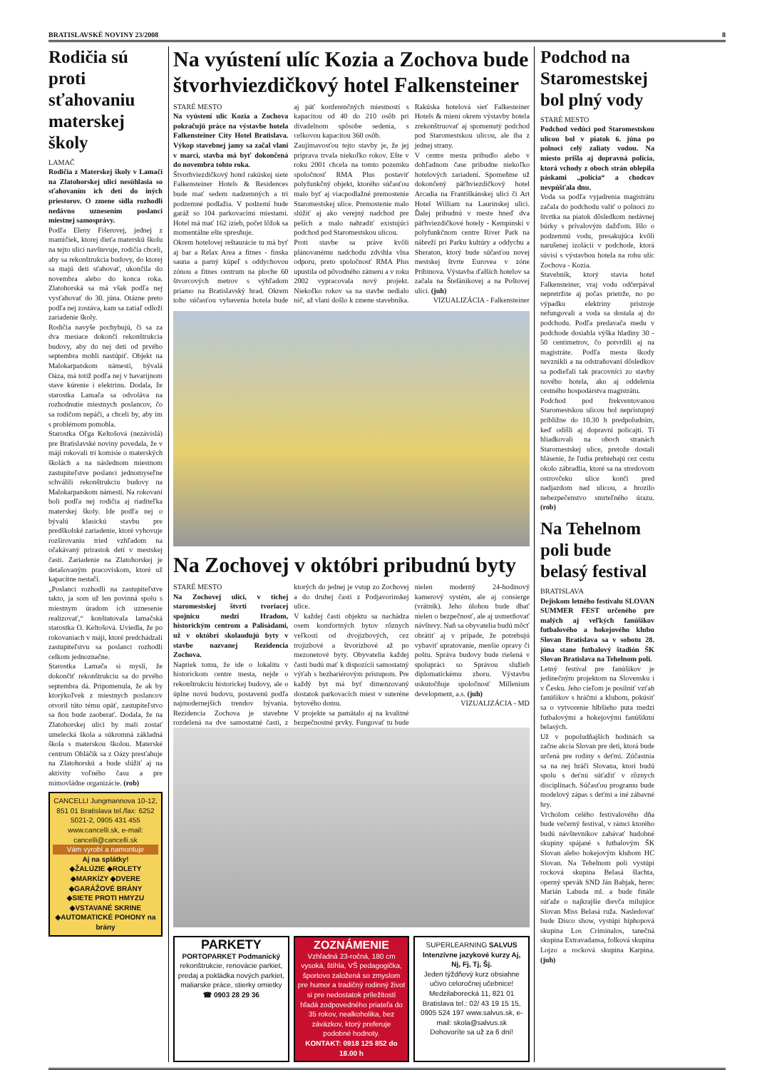BRATISLAVSKÉ NOVINY 23/2008 8
Rodičia sú proti sťahovaniu materskej školy
LAMAČ
Rodičia z Materskej školy v Lamači na Zlatohorskej ulici nesúhlasia so sťahovaním ich detí do iných priestorov. O zmene sídla rozhodli nedávno uznesením poslanci miestnej samosprávy.
Podľa Eleny Fišerovej, jednej z mamičiek, ktorej dieťa materskú školu na tejto ulici navštevuje, rodičia chceli, aby sa rekonštrukcia budovy, do ktorej sa majú deti sťahovať, ukončila do novembra alebo do konca roka. Zlatohorská sa má však podľa nej vysťahovať do 30. júna. Otázne preto podľa nej zostáva, kam sa zatiaľ odloží zariadenie školy.
Rodičia navyše pochybujú, či sa za dva mesiace dokončí rekonštrukcia budovy, aby do nej deti od prvého septembra mohli nastúpiť. Objekt na Malokarpatskom námestí, bývalá Oáza, má totiž podľa nej v havarijnom stave kúrenie i elektrinu. Dodala, že starostka Lamača sa odvoláva na rozhodnutie miestnych poslancov, čo sa rodičom nepáči, a chceli by, aby im s problémom pomohla.
Starostka Oľga Keltošová (nezávislá) pre Bratislavské noviny povedala, že v máji rokovali tri komisie o materských školách a na následnom miestnom zastupiteľstve poslanci jednomyseľne schválili rekonštrukciu budovy na Malokarpatskom námestí. Na rokovaní boli podľa nej rodičia aj riaditeľka materskej školy. Ide podľa nej o bývalú klasickú stavbu pre predškolské zariadenie, ktoré vyhovuje rozširovaniu tried vzhľadom na očakávaný prírastok detí v mestskej časti. Zariadenie na Zlatohorskej je detašovaným pracoviskom, ktoré už kapacitne nestačí.
„Poslanci rozhodli na zastupiteľstve takto, ja som už len povinná spolu s miestnym úradom ich uznesenie realizovať,“ konštatovala lamačská starostka O. Keltošová. Uviedla, že po rokovaniach v máji, ktoré predchádzali zastupiteľstvu sa poslanci rozhodli celkom jednoznačne.
Starostka Lamača si myslí, že dokončiť rekonštrukciu sa do prvého septembra dá. Pripomenula, že ak by ktorýkoľvek z miestnych poslancov otvoril túto tému opäť, zastupiteľstvo sa ňou bude zaoberať. Dodala, že na Zlatohorskej ulici by mali zostať umelecká škola a súkromná základná škola s materskou školou. Materské centrum Obláčik sa z Oázy presťahuje na Zlatohorskú a bude slúžiť aj na aktivity voľného času a pre mimovládne organizácie. (rob)
CANCELLI Jungmannova 10-12, 851 01 Bratislava tel./fax: 6252 5021-2, 0905 431 455 www.cancelli.sk, e-mail: cancelli@cancelli.sk
Vám vyrobí a namontuje
Aj na splátky!
◆ŽALÚZIE ◆ROLETY
◆MARKÍZY ◆DVERE
◆GARÁŽOVÉ BRÁNY
◆SIETE PROTI HMYZU
◆VSTAVANÉ SKRINE
◆AUTOMATICKÉ POHONY na brány
Na vyústení ulíc Kozia a Zochova bude štvorhviezdičkový hotel Falkensteiner
STARÉ MESTO
Na vyústení ulíc Kozia a Zochova pokračujú práce na výstavbe hotela Falkensteiner City Hotel Bratislava. Výkop stavebnej jamy sa začal vlani v marci, stavba má byť dokončená do novembra tohto roka.
Štvorhviezdičkový hotel rakúskej siete Falkensteiner Hotels & Residences bude mať sedem nadzemných a tri podzemné podlažia. V podzemí bude garáž so 104 parkovacími miestami. Hotel má mať 162 izieb, počet lôžok sa momentálne ešte spresňuje.
Okrem hotelovej reštaurácie tu má byť aj bar a Relax Area a fitnes - fínska sauna a parný kúpeľ s oddychovou zónou a fitnes centrum na ploche 60 štvorcových metrov s výhľadom priamo na Bratislavský hrad. Okrem toho súčasťou vybavenia hotela bude aj päť konferenčných miestností s kapacitou od 40 do 210 osôb pri divadelnom spôsobe sedenia, s celkovou kapacitou 360 osôb.
Zaujímavosťou tejto stavby je, že jej príprava trvala niekoľko rokov. Ešte v roku 2001 chcela na tomto pozemku spoločnosť RMA Plus postaviť polyfunkčný objekt, ktorého súčasťou malo byť aj viacpodlažné premostenie Staromestskej ulice. Premostenie malo slúžiť aj ako verejný nadchod pre peších a malo nahradiť existujúci podchod pod Staromestskou ulicou.
Proti stavbe sa práve kvôli plánovanému nadchodu zdvihla vlna odporu, preto spoločnosť RMA Plus upustila od pôvodného zámeru a v roku 2002 vypracovala nový projekt. Niekoľko rokov sa na stavbe nedialo nič, až vlani došlo k zmene stavebníka. Rakúska hotelová sieť Falkesteiner Hotels & mieni okrem výstavby hotela zrekonštruovať aj spomenutý podchod pod Staromestskou ulicou, ale iba z jednej strany.
V centre mesta pribudlo alebo v dohľadnom čase pribudne niekoľko hotelových zariadení. Spomeňme už dokončený päťhviezdičkový hotel Arcadia na Františkánskej ulici či Art Hotel William na Laurinskej ulici. Ďalej pribudnú v meste hneď dva päťhviezdičkové hotely - Kempinski v polyfunkčnom centre River Park na nábreží pri Parku kultúry a oddychu a Sheraton, ktorý bude súčasťou novej mestskej štvrte Eurovea v zóne Pribinova. Výstavba ďalších hotelov sa začala na Štefánikovej a na Poštovej ulici. (juh)
VIZUALIZÁCIA - Falkensteiner
Na Zochovej v októbri pribudnú byty
STARÉ MESTO
Na Zochovej ulici, v tichej staromestskej štvrti tvoriacej spojnicu medzi Hradom, historickým centrom a Palisádami, už v októbri skolaudujú byty v stavbe nazvanej Rezidencia Zochova.
Napriek tomu, že ide o lokalitu v historickom centre mesta, nejde o rekonštrukciu historickej budovy, ale o úplne novú budovu, postavenú podľa najmodernejších trendov bývania. Rezidencia Zochova je stavebne rozdelená na dve samostatné časti, z ktorých do jednej je vstup zo Zochovej a do druhej časti z Podjavorinskej ulice.
V každej časti objektu sa nachádza osem komfortných bytov rôznych veľkostí od dvojizbových, cez trojizbové a štvorizbové až po mezonetové byty. Obyvatelia každej časti budú mať k dispozícii samostatný výťah s bezbariérovým prístupom. Pre každý byt má byť dimenzovaný dostatok parkovacích miest v suteréne bytového domu.
V projekte sa pamätalo aj na kvalitné bezpečnostné prvky. Fungovať tu bude nielen moderný 24-hodinový kamerový systém, ale aj consierge (vrátnik). Jeho úlohou bude dbať nielen o bezpečnosť, ale aj usmerňovať návštevy. Naň sa obyvatelia budú môcť obrátiť aj v prípade, že potrebujú vybaviť upratovanie, menšie opravy či poštu. Správa budovy bude riešená v spolupráci so Správou služieb diplomatickému zboru. Výstavbu uskutočňuje spoločnosť Millenium development, a.s. (juh)
VIZUALIZÁCIA - MD
PARKETY
PORTOPARKET Podmanický
rekonštrukcie, renovácie parkiet, predaj a pokládka nových parkiet, maliarske práce, stierky omietky
☎ 0903 28 29 36
ZOZNÁMENIE
Vzhľadná 23-ročná, 180 cm vysoká, štíhla, VŠ pedagogička, športovo založená so zmyslom pre humor a tradičný rodinný život si pre nedostatok príležitostí hľadá zodpovedného priateľa do 35 rokov, nealkoholika, bez záväzkov, ktorý preferuje podobné hodnoty.
KONTAKT: 0918 125 852 do 18.00 h
SUPERLEARNING SALVUS
Intenzívne jazykové kurzy Aj, Nj, Fj, Tj, Šj.
Jeden týždňový kurz obsiahne učivo celoročnej učebnice!
Medzilaborecká 11, 821 01 Bratislava tel.: 02/ 43 19 15 15, 0905 524 197 www.salvus.sk, e-mail: skola@salvus.sk
Dohovoríte sa už za 6 dní!
Podchod na Staromestskej bol plný vody
STARÉ MESTO
Podchod vedúci pod Staromestskou ulicou bol v piatok 6. júna po polnoci celý zaliaty vodou. Na miesto prišla aj dopravná polícia, ktorá vchody z oboch strán oblepila páskami „polícia“ a chodcov nevpúšťala dnu.
Voda sa podľa vyjadrenia magistrátu začala do podchodu valiť o polnoci zo štvrtka na piatok dôsledkom nedávnej búrky s prívalovým dažďom. Išlo o podzemnú vodu, presakujúca kvôli narušenej izolácii v podchode, ktorá súvisí s výstavbou hotela na rohu ulíc Zochova - Kozia.
Stavebník, ktorý stavia hotel Falkensteiner, vraj vodu odčerpával nepretržite aj počas prietrže, no po výpadku elektriny prístroje nefungovali a voda sa dostala aj do podchodu. Podľa predavača medu v podchode dosiahla výška hladiny 30 - 50 centimetrov, čo potvrdili aj na magistráte. Podľa mesta škody nevznikli a na odstraňovaní dôsledkov sa podieľali tak pracovníci zo stavby nového hotela, ako aj oddelenia cestného hospodárstva magistrátu.
Podchod pod frekventovanou Staromestskou ulicou bol neprístupný približne do 10.30 h predpoludním, keď odišli aj dopravní policajti. Tí hliadkovali na oboch stranách Staromestskej ulice, pretože dostali hlásenie, že ľudia prebiehajú cez cestu okolo zábradlia, ktoré sa na stredovom ostrovčeku ulice končí pred nadjazdom nad ulicou, a hrozilo nebezpečenstvo smrteľného úrazu. (rob)
Na Tehelnom poli bude belasý festival
BRATISLAVA
Dejiskom letného festivalu SLOVAN SUMMER FEST určeného pre malých aj veľkých fanúšikov futbalového a hokejového klubu Slovan Bratislava sa v sobotu 28. júna stane futbalový štadión ŠK Slovan Bratislava na Tehelnom poli.
Letný festival pre fanúšikov je jedinečným projektom na Slovensku i v Česku. Jeho cieľom je posilniť vzťah fanúšikov s hráčmi a klubom, pokúsiť sa o vytvorenie hlbšieho puta medzi futbalovými a hokejovými fanúšikmi belasých.
Už v popoludňajších hodinách sa začne akcia Slovan pre deti, ktorá bude určená pre rodiny s deťmi. Zúčastnia sa na nej hráči Slovana, ktorí budú spolu s deťmi súťažiť v rôznych disciplínach. Súčasťou programu bude modelový zápas s deťmi a iné zábavné hry.
Vrcholom celého festivalového dňa bude večerný festival, v rámci ktorého budú návštevníkov zabávať hudobné skupiny spájané s futbalovým ŠK Slovan alebo hokejovým klubom HC Slovan. Na Tehelnom poli vystúpi rocková skupina Belasá šlachta, operný spevák SND Ján Babjak, herec Marián Labuda ml. a bude finále súťaže o najkrajšie dievča milujúce Slovan Miss Belasá ruža. Nasledovať bude Disco show, vystúpi hiphopová skupina Los Criminalos, tanečná skupina Extravadansa, folková skupina Lojzo a rocková skupina Karpina. (juh)